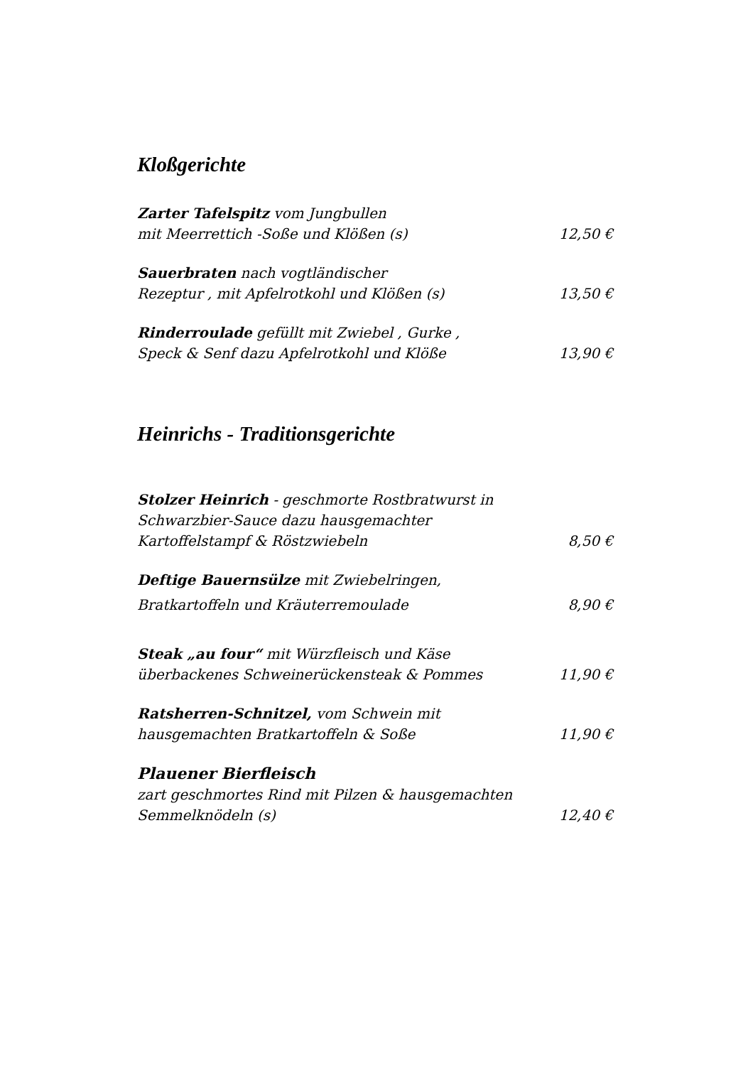Kloßgerichte
Zarter Tafelspitz vom Jungbullen
mit Meerrettich -Soße und Klößen (s) 12,50 €
Sauerbraten nach vogtländischer
Rezeptur , mit Apfelrotkohl und Klößen (s) 13,50 €
Rinderroulade gefüllt mit Zwiebel , Gurke ,
Speck & Senf dazu Apfelrotkohl und Klöße 13,90 €
Heinrichs - Traditionsgerichte
Stolzer Heinrich - geschmorte Rostbratwurst in
Schwarzbier-Sauce dazu hausgemachter
Kartoffelstampf & Röstzwiebeln 8,50 €
Deftige Bauernsülze mit Zwiebelringen,
Bratkartoffeln und Kräuterremoulade 8,90 €
Steak „au four“ mit Würzfleisch und Käse
überbackenes Schweinerückensteak & Pommes 11,90 €
Ratsherren-Schnitzel, vom Schwein mit
hausgemachten Bratkartoffeln & Soße 11,90 €
Plauener Bierfleisch
zart geschmortes Rind mit Pilzen & hausgemachten
Semmelknödeln (s) 12,40 €